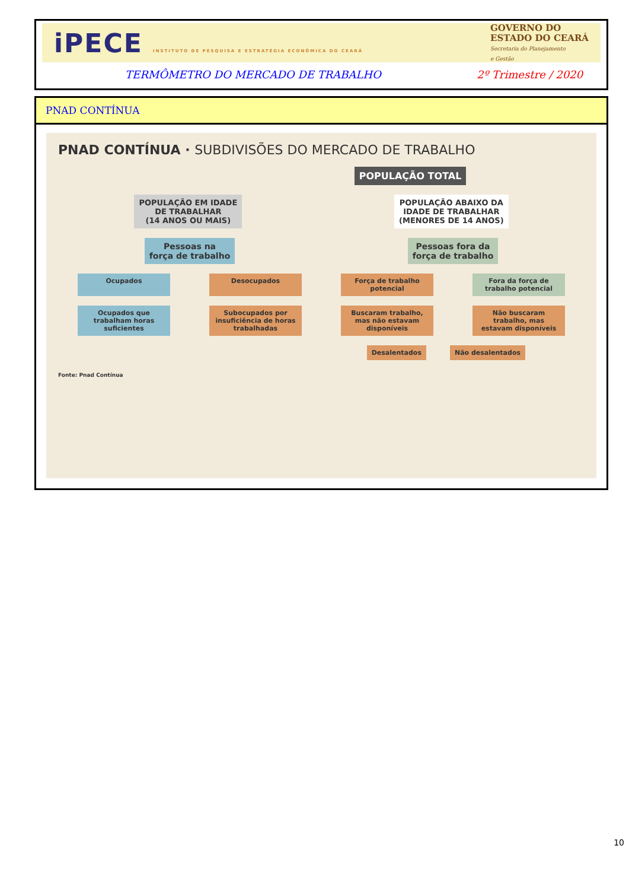iPECE INSTITUTO DE PESQUISA E ESTRATÉGIA ECONÔMICA DO CEARÁ
GOVERNO DO
ESTADO DO CEARÁ
Secretaria do Planejamento
e Gestão
TERMÔMETRO DO MERCADO DE TRABALHO 2º Trimestre / 2020
PNAD CONTÍNUA
PNAD CONTÍNUA · SUBDIVISÕES DO MERCADO DE TRABALHO
POPULAÇÃO TOTAL
POPULAÇÃO EM IDADE
DE TRABALHAR
(14 ANOS OU MAIS)
POPULAÇÃO ABAIXO DA
IDADE DE TRABALHAR
(MENORES DE 14 ANOS)
Pessoas na
força de trabalho
Pessoas fora da
força de trabalho
Ocupados Desocupados Força de trabalho potencial
Fora da força de trabalho potencial
Ocupados que trabalham horas suficientes
Subocupados por insuficiência de horas trabalhadas
Buscaram trabalho, mas não estavam disponíveis
Não buscaram trabalho, mas estavam disponíveis
Desalentados Não desalentados
Fonte: Pnad Contínua
10